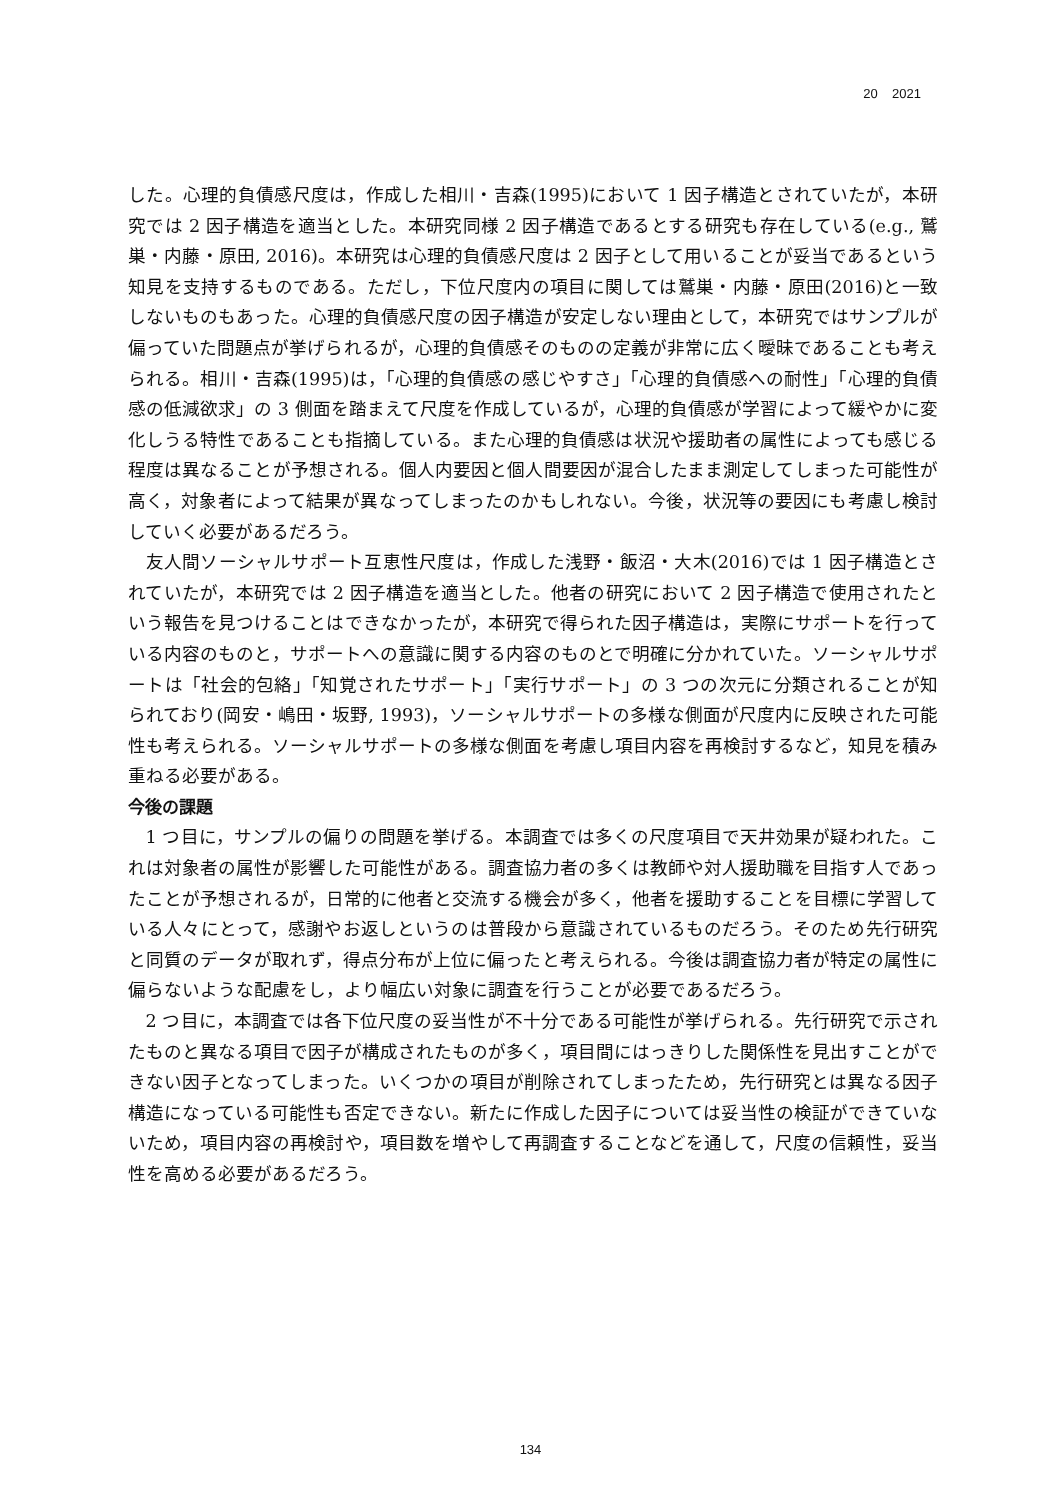20 2021
した。心理的負債感尺度は，作成した相川・吉森(1995)において 1 因子構造とされていたが，本研究では 2 因子構造を適当とした。本研究同様 2 因子構造であるとする研究も存在している(e.g., 鷲巣・内藤・原田, 2016)。本研究は心理的負債感尺度は 2 因子として用いることが妥当であるという知見を支持するものである。ただし，下位尺度内の項目に関しては鷲巣・内藤・原田(2016)と一致しないものもあった。心理的負債感尺度の因子構造が安定しない理由として，本研究ではサンプルが偏っていた問題点が挙げられるが，心理的負債感そのものの定義が非常に広く曖昧であることも考えられる。相川・吉森(1995)は，「心理的負債感の感じやすさ」「心理的負債感への耐性」「心理的負債感の低減欲求」の 3 側面を踏まえて尺度を作成しているが，心理的負債感が学習によって緩やかに変化しうる特性であることも指摘している。また心理的負債感は状況や援助者の属性によっても感じる程度は異なることが予想される。個人内要因と個人間要因が混合したまま測定してしまった可能性が高く，対象者によって結果が異なってしまったのかもしれない。今後，状況等の要因にも考慮し検討していく必要があるだろう。
友人間ソーシャルサポート互恵性尺度は，作成した浅野・飯沼・大木(2016)では 1 因子構造とされていたが，本研究では 2 因子構造を適当とした。他者の研究において 2 因子構造で使用されたという報告を見つけることはできなかったが，本研究で得られた因子構造は，実際にサポートを行っている内容のものと，サポートへの意識に関する内容のものとで明確に分かれていた。ソーシャルサポートは「社会的包絡」「知覚されたサポート」「実行サポート」の 3 つの次元に分類されることが知られており(岡安・嶋田・坂野, 1993)，ソーシャルサポートの多様な側面が尺度内に反映された可能性も考えられる。ソーシャルサポートの多様な側面を考慮し項目内容を再検討するなど，知見を積み重ねる必要がある。
今後の課題
1 つ目に，サンプルの偏りの問題を挙げる。本調査では多くの尺度項目で天井効果が疑われた。これは対象者の属性が影響した可能性がある。調査協力者の多くは教師や対人援助職を目指す人であったことが予想されるが，日常的に他者と交流する機会が多く，他者を援助することを目標に学習している人々にとって，感謝やお返しというのは普段から意識されているものだろう。そのため先行研究と同質のデータが取れず，得点分布が上位に偏ったと考えられる。今後は調査協力者が特定の属性に偏らないような配慮をし，より幅広い対象に調査を行うことが必要であるだろう。
2 つ目に，本調査では各下位尺度の妥当性が不十分である可能性が挙げられる。先行研究で示されたものと異なる項目で因子が構成されたものが多く，項目間にはっきりした関係性を見出すことができない因子となってしまった。いくつかの項目が削除されてしまったため，先行研究とは異なる因子構造になっている可能性も否定できない。新たに作成した因子については妥当性の検証ができていないため，項目内容の再検討や，項目数を増やして再調査することなどを通して，尺度の信頼性，妥当性を高める必要があるだろう。
134